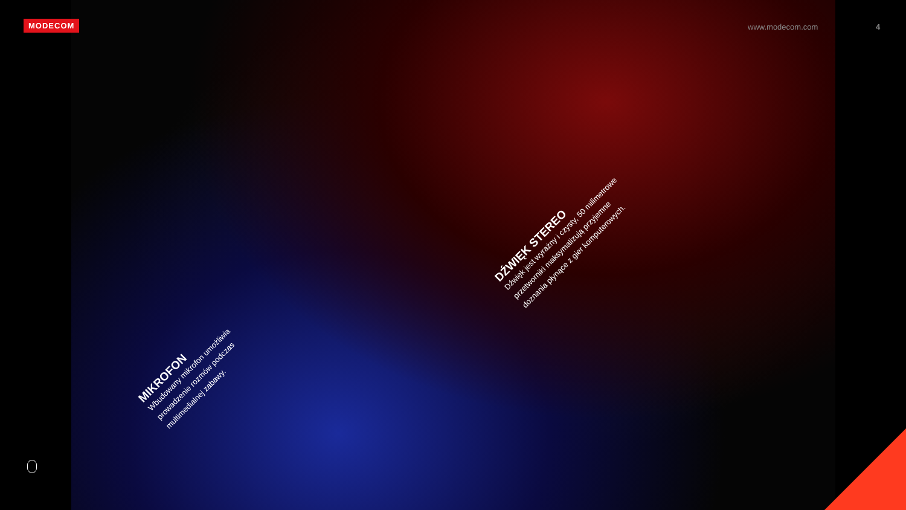MODECOM www.modecom.com 4
MIKROFON
Wbudowany mikrofon umożliwia
prowadzenie rozmów podczas
multimedialnej zabawy.
DŹWIĘK STEREO
Dźwięk jest wyraźny i czysty, 50 milimetrowe
przetworniki maksymalizują przyjemne
doznania płynące z gier komputerowych.